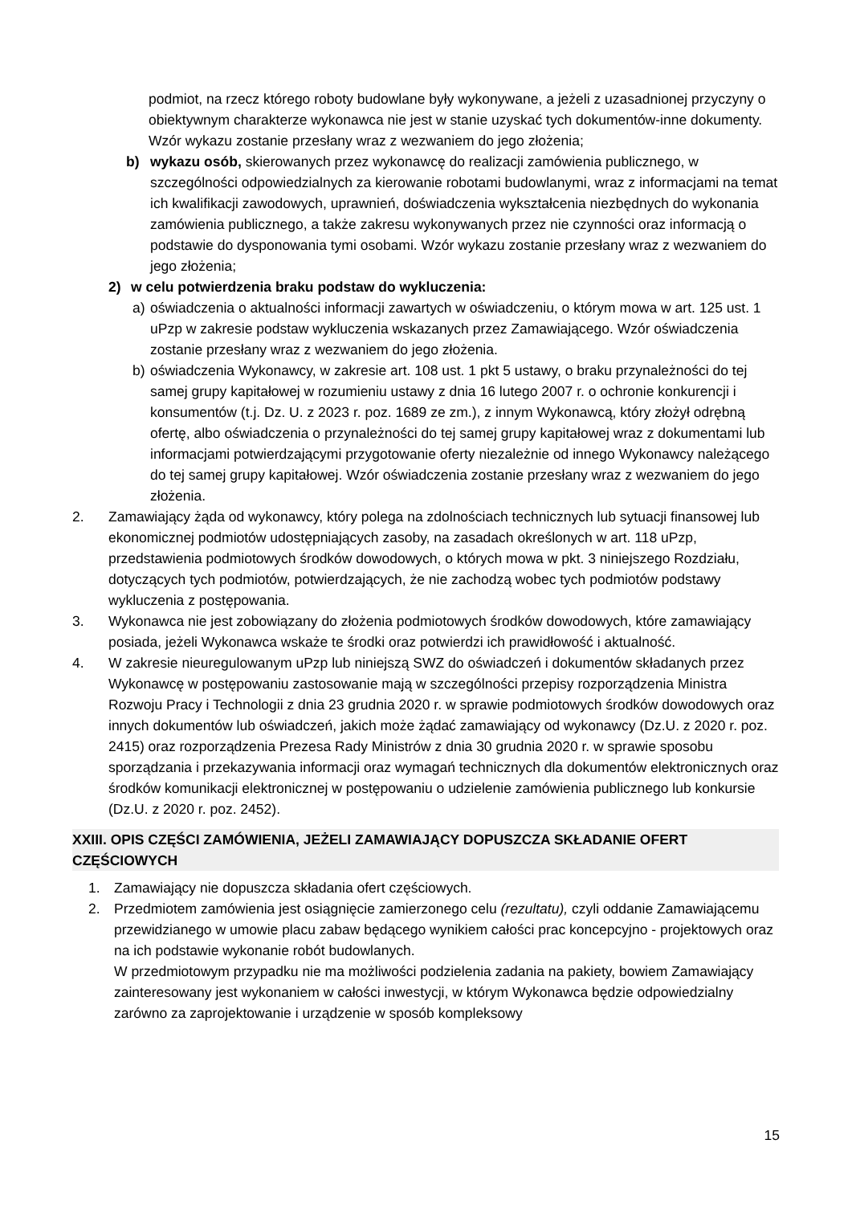podmiot, na rzecz którego roboty budowlane były wykonywane, a jeżeli z uzasadnionej przyczyny o obiektywnym charakterze wykonawca nie jest w stanie uzyskać tych dokumentów-inne dokumenty. Wzór wykazu zostanie przesłany wraz z wezwaniem do jego złożenia;
b) wykazu osób, skierowanych przez wykonawcę do realizacji zamówienia publicznego, w szczególności odpowiedzialnych za kierowanie robotami budowlanymi, wraz z informacjami na temat ich kwalifikacji zawodowych, uprawnień, doświadczenia wykształcenia niezbędnych do wykonania zamówienia publicznego, a także zakresu wykonywanych przez nie czynności oraz informacją o podstawie do dysponowania tymi osobami. Wzór wykazu zostanie przesłany wraz z wezwaniem do jego złożenia;
2) w celu potwierdzenia braku podstaw do wykluczenia:
a) oświadczenia o aktualności informacji zawartych w oświadczeniu, o którym mowa w art. 125 ust. 1 uPzp w zakresie podstaw wykluczenia wskazanych przez Zamawiającego. Wzór oświadczenia zostanie przesłany wraz z wezwaniem do jego złożenia.
b) oświadczenia Wykonawcy, w zakresie art. 108 ust. 1 pkt 5 ustawy, o braku przynależności do tej samej grupy kapitałowej w rozumieniu ustawy z dnia 16 lutego 2007 r. o ochronie konkurencji i konsumentów (t.j. Dz. U. z 2023 r. poz. 1689 ze zm.), z innym Wykonawcą, który złożył odrębną ofertę, albo oświadczenia o przynależności do tej samej grupy kapitałowej wraz z dokumentami lub informacjami potwierdzającymi przygotowanie oferty niezależnie od innego Wykonawcy należącego do tej samej grupy kapitałowej. Wzór oświadczenia zostanie przesłany wraz z wezwaniem do jego złożenia.
2. Zamawiający żąda od wykonawcy, który polega na zdolnościach technicznych lub sytuacji finansowej lub ekonomicznej podmiotów udostępniających zasoby, na zasadach określonych w art. 118 uPzp, przedstawienia podmiotowych środków dowodowych, o których mowa w pkt. 3 niniejszego Rozdziału, dotyczących tych podmiotów, potwierdzających, że nie zachodzą wobec tych podmiotów podstawy wykluczenia z postępowania.
3. Wykonawca nie jest zobowiązany do złożenia podmiotowych środków dowodowych, które zamawiający posiada, jeżeli Wykonawca wskaże te środki oraz potwierdzi ich prawidłowość i aktualność.
4. W zakresie nieuregulowanym uPzp lub niniejszą SWZ do oświadczeń i dokumentów składanych przez Wykonawcę w postępowaniu zastosowanie mają w szczególności przepisy rozporządzenia Ministra Rozwoju Pracy i Technologii z dnia 23 grudnia 2020 r. w sprawie podmiotowych środków dowodowych oraz innych dokumentów lub oświadczeń, jakich może żądać zamawiający od wykonawcy (Dz.U. z 2020 r. poz. 2415) oraz rozporządzenia Prezesa Rady Ministrów z dnia 30 grudnia 2020 r. w sprawie sposobu sporządzania i przekazywania informacji oraz wymagań technicznych dla dokumentów elektronicznych oraz środków komunikacji elektronicznej w postępowaniu o udzielenie zamówienia publicznego lub konkursie (Dz.U. z 2020 r. poz. 2452).
XXIII. OPIS CZĘŚCI ZAMÓWIENIA, JEŻELI ZAMAWIAJĄCY DOPUSZCZA SKŁADANIE OFERT CZĘŚCIOWYCH
1. Zamawiający nie dopuszcza składania ofert częściowych.
2. Przedmiotem zamówienia jest osiągnięcie zamierzonego celu (rezultatu), czyli oddanie Zamawiającemu przewidzianego w umowie placu zabaw będącego wynikiem całości prac koncepcyjno - projektowych oraz na ich podstawie wykonanie robót budowlanych.
W przedmiotowym przypadku nie ma możliwości podzielenia zadania na pakiety, bowiem Zamawiający zainteresowany jest wykonaniem w całości inwestycji, w którym Wykonawca będzie odpowiedzialny zarówno za zaprojektowanie i urządzenie w sposób kompleksowy
15